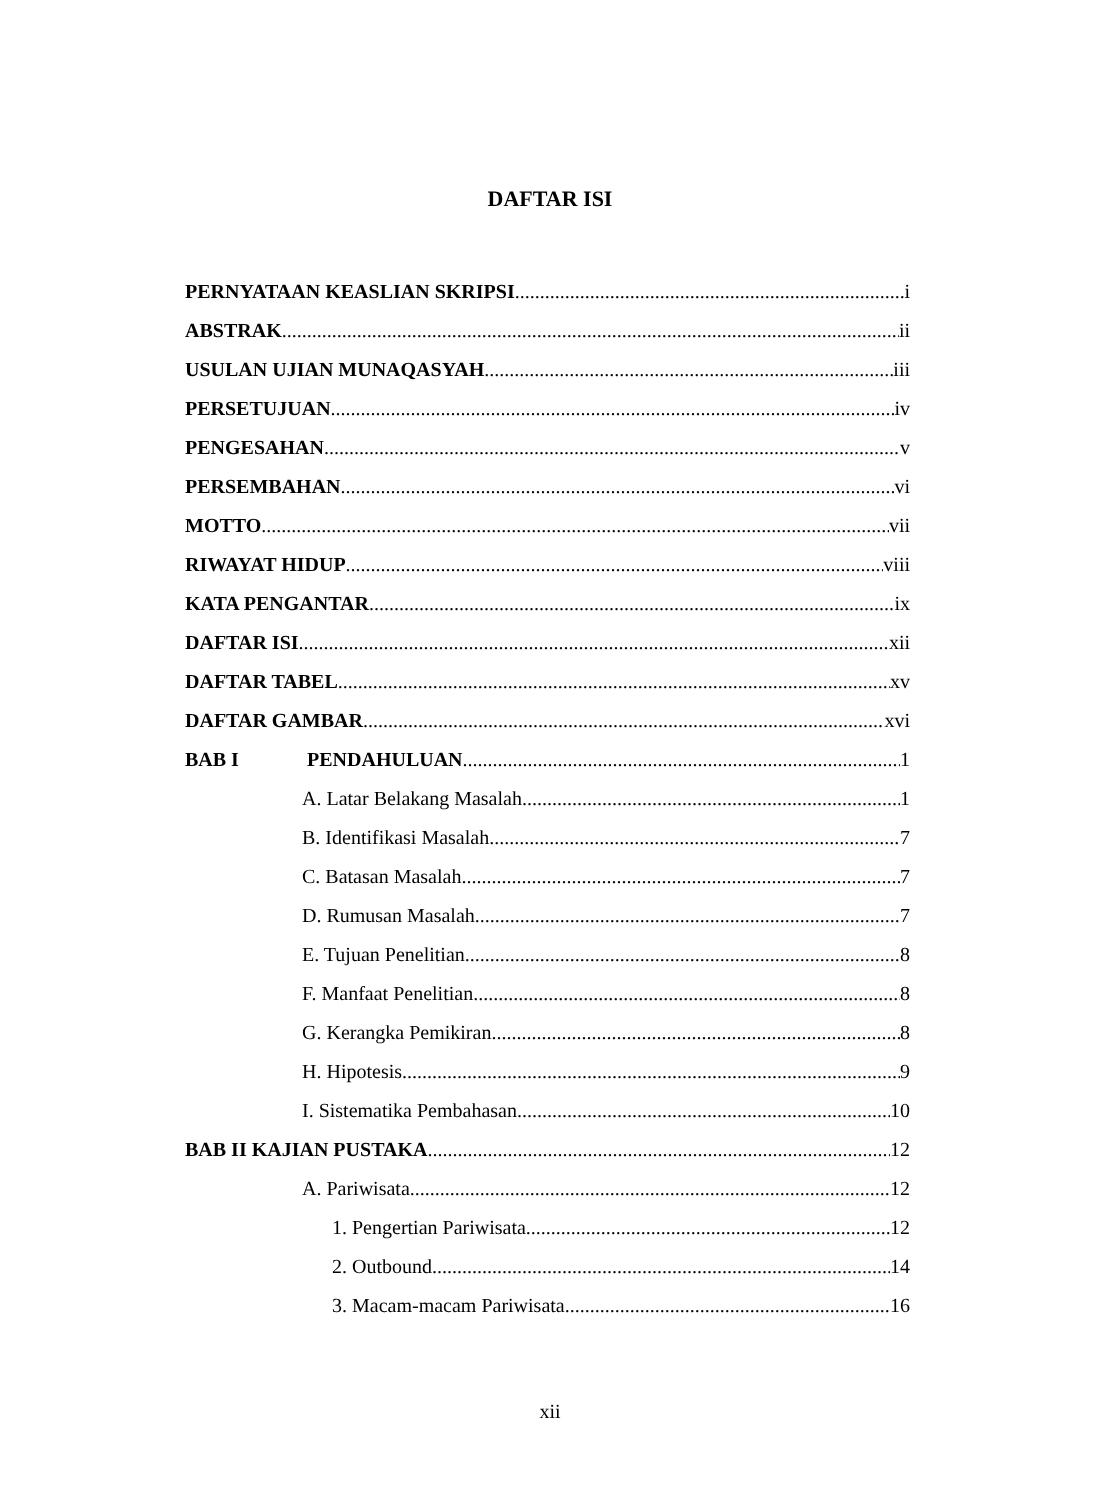DAFTAR ISI
PERNYATAAN KEASLIAN SKRIPSI i
ABSTRAK ii
USULAN UJIAN MUNAQASYAH iii
PERSETUJUAN iv
PENGESAHAN v
PERSEMBAHAN vi
MOTTO vii
RIWAYAT HIDUP viii
KATA PENGANTAR ix
DAFTAR ISI xii
DAFTAR TABEL xv
DAFTAR GAMBAR xvi
BAB I PENDAHULUAN 1
A. Latar Belakang Masalah 1
B. Identifikasi Masalah 7
C. Batasan Masalah 7
D. Rumusan Masalah 7
E. Tujuan Penelitian 8
F. Manfaat Penelitian 8
G. Kerangka Pemikiran 8
H. Hipotesis 9
I. Sistematika Pembahasan 10
BAB II KAJIAN PUSTAKA 12
A. Pariwisata 12
1. Pengertian Pariwisata 12
2. Outbound 14
3. Macam-macam Pariwisata 16
xii